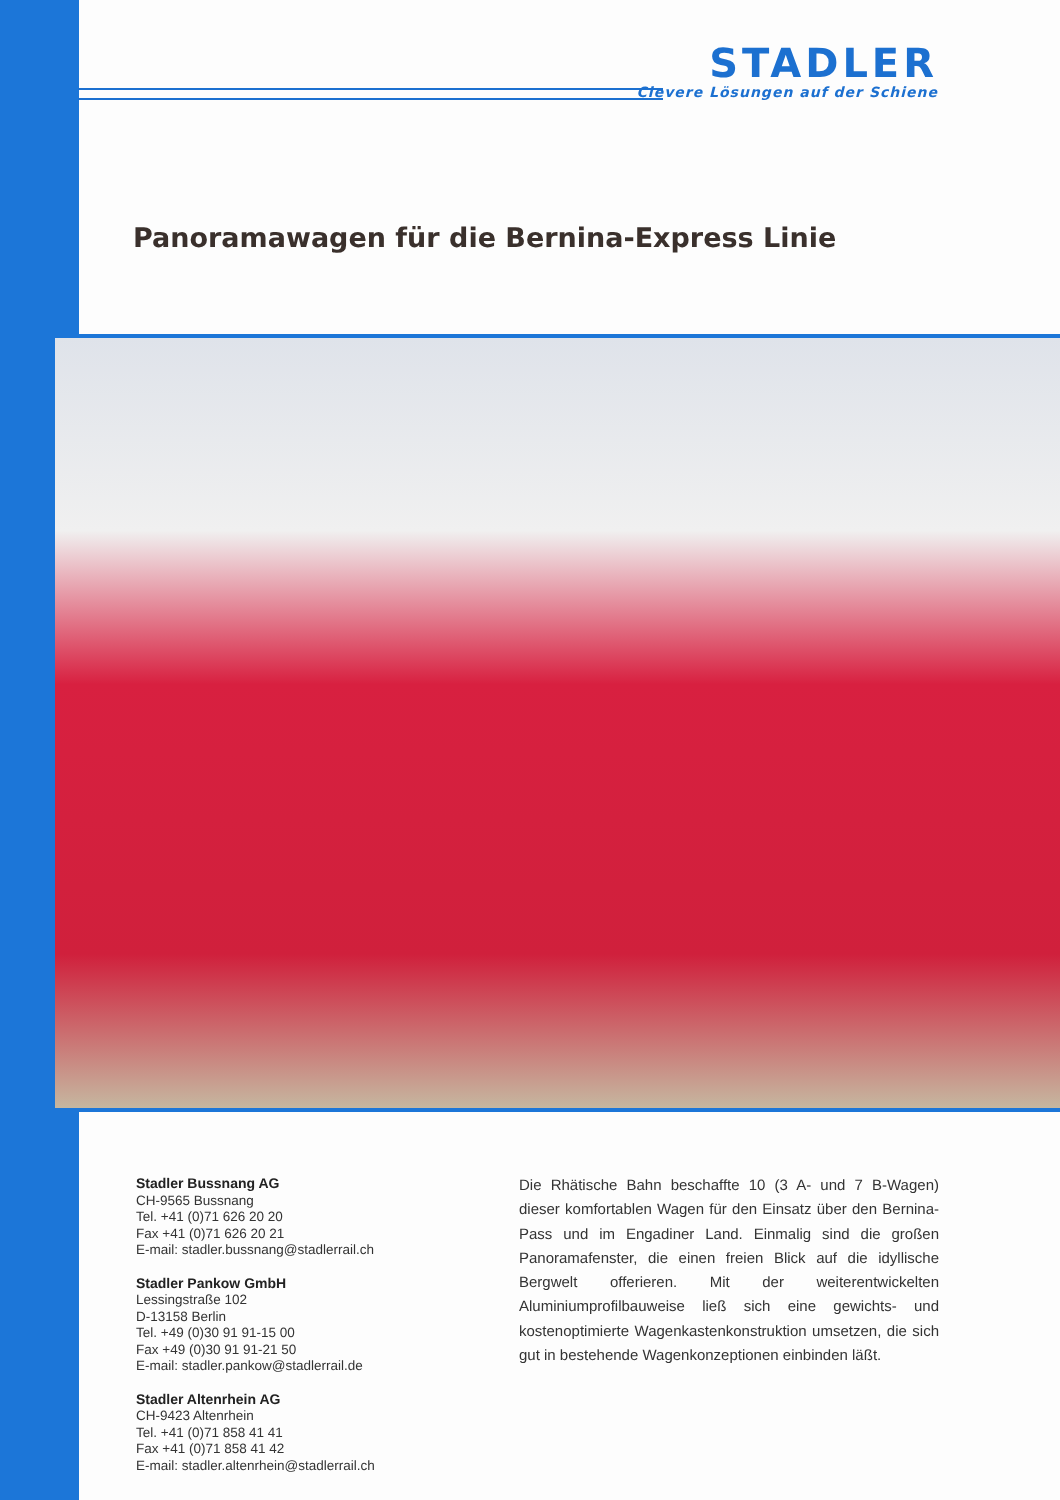STADLER
Clevere Lösungen auf der Schiene
Panoramawagen für die Bernina-Express Linie
Stadler Bussnang AG
CH-9565 Bussnang
Tel. +41 (0)71 626 20 20
Fax +41 (0)71 626 20 21
E-mail: stadler.bussnang@stadlerrail.ch
Stadler Pankow GmbH
Lessingstraße 102
D-13158 Berlin
Tel. +49 (0)30 91 91-15 00
Fax +49 (0)30 91 91-21 50
E-mail: stadler.pankow@stadlerrail.de
Stadler Altenrhein AG
CH-9423 Altenrhein
Tel. +41 (0)71 858 41 41
Fax +41 (0)71 858 41 42
E-mail: stadler.altenrhein@stadlerrail.ch
Die Rhätische Bahn beschaffte 10 (3 A- und 7 B-Wagen) dieser komfortablen Wagen für den Einsatz über den Bernina-Pass und im Engadiner Land. Einmalig sind die großen Panoramafenster, die einen freien Blick auf die idyllische Bergwelt offerieren. Mit der weiterentwickelten Aluminiumprofilbauweise ließ sich eine gewichts- und kostenoptimierte Wagenkastenkonstruktion umsetzen, die sich gut in bestehende Wagenkonzeptionen einbinden läßt.